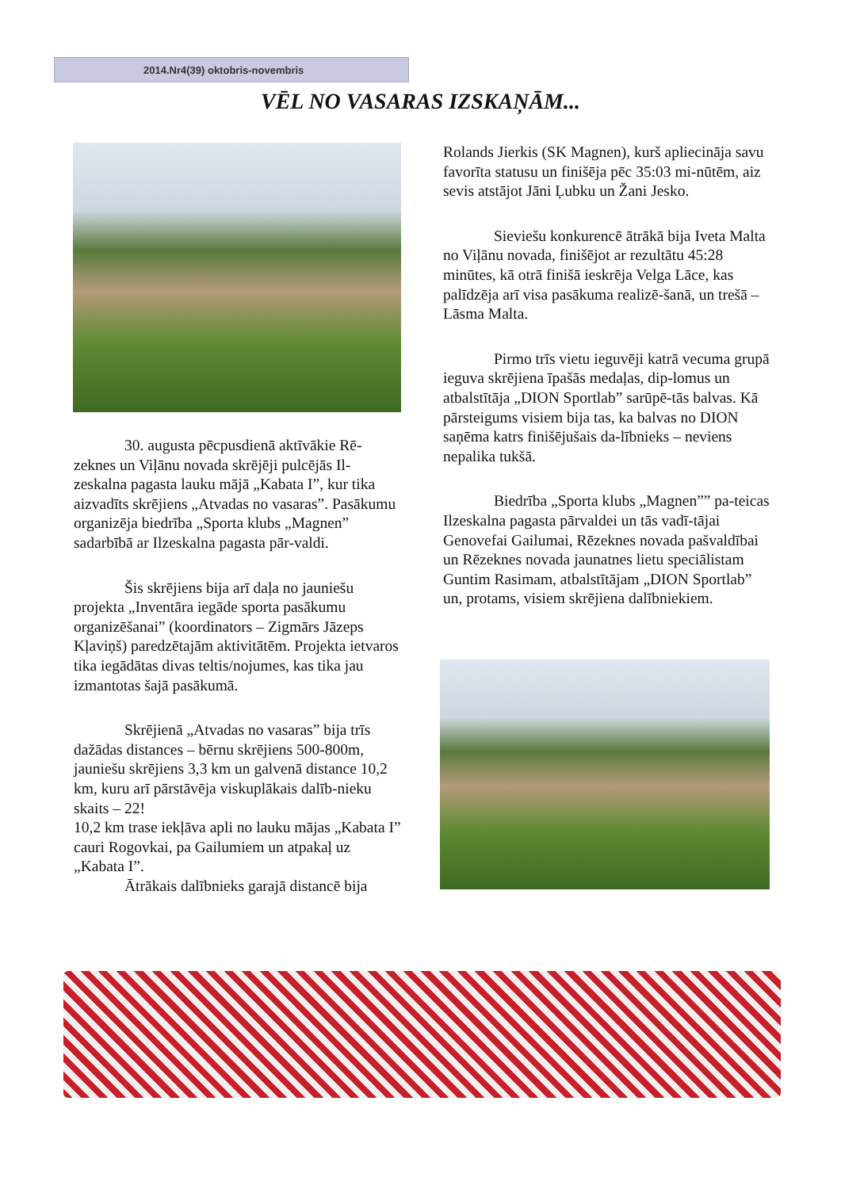2014.Nr4(39) oktobris-novembris
VĒL NO VASARAS IZSKAŅĀM...
30. augusta pēcpusdienā aktīvākie Rē-zeknes un Viļānu novada skrējēji pulcējās Il-zeskalna pagasta lauku mājā „Kabata I”, kur tika aizvadīts skrējiens „Atvadas no vasaras”. Pasākumu organizēja biedrība „Sporta klubs „Magnen” sadarbībā ar Ilzeskalna pagasta pār-valdi.
Šis skrējiens bija arī daļa no jauniešu projekta „Inventāra iegāde sporta pasākumu organizēšanai” (koordinators – Zigmārs Jāzeps Kļaviņš) paredzētajām aktivitātēm. Projekta ietvaros tika iegādātas divas teltis/nojumes, kas tika jau izmantotas šajā pasākumā.
Skrējienā „Atvadas no vasaras” bija trīs dažādas distances – bērnu skrējiens 500-800m, jauniešu skrējiens 3,3 km un galvenā distance 10,2 km, kuru arī pārstāvēja viskuplākais dalīb-nieku skaits – 22!
10,2 km trase iekļāva apli no lauku mājas „Kabata I” cauri Rogovkai, pa Gailumiem un atpakaļ uz „Kabata I”.
Ātrākais dalībnieks garajā distancē bija
Rolands Jierkis (SK Magnen), kurš apliecināja savu favorīta statusu un finišēja pēc 35:03 mi-nūtēm, aiz sevis atstājot Jāni Ļubku un Žani Jesko.
Sieviešu konkurencē ātrākā bija Iveta Malta no Viļānu novada, finišējot ar rezultātu 45:28 minūtes, kā otrā finišā ieskrēja Velga Lāce, kas palīdzēja arī visa pasākuma realizē-šanā, un trešā – Lāsma Malta.
Pirmo trīs vietu ieguvēji katrā vecuma grupā ieguva skrējiena īpašās medaļas, dip-lomus un atbalstītāja „DION Sportlab” sarūpē-tās balvas. Kā pārsteigums visiem bija tas, ka balvas no DION saņēma katrs finišējušais da-lībnieks – neviens nepalika tukšā.
Biedrība „Sporta klubs „Magnen”” pa-teicas Ilzeskalna pagasta pārvaldei un tās vadī-tājai Genovefai Gailumai, Rēzeknes novada pašvaldībai un Rēzeknes novada jaunatnes lietu speciālistam Guntim Rasimam, atbalstītājam „DION Sportlab” un, protams, visiem skrējiena dalībniekiem.